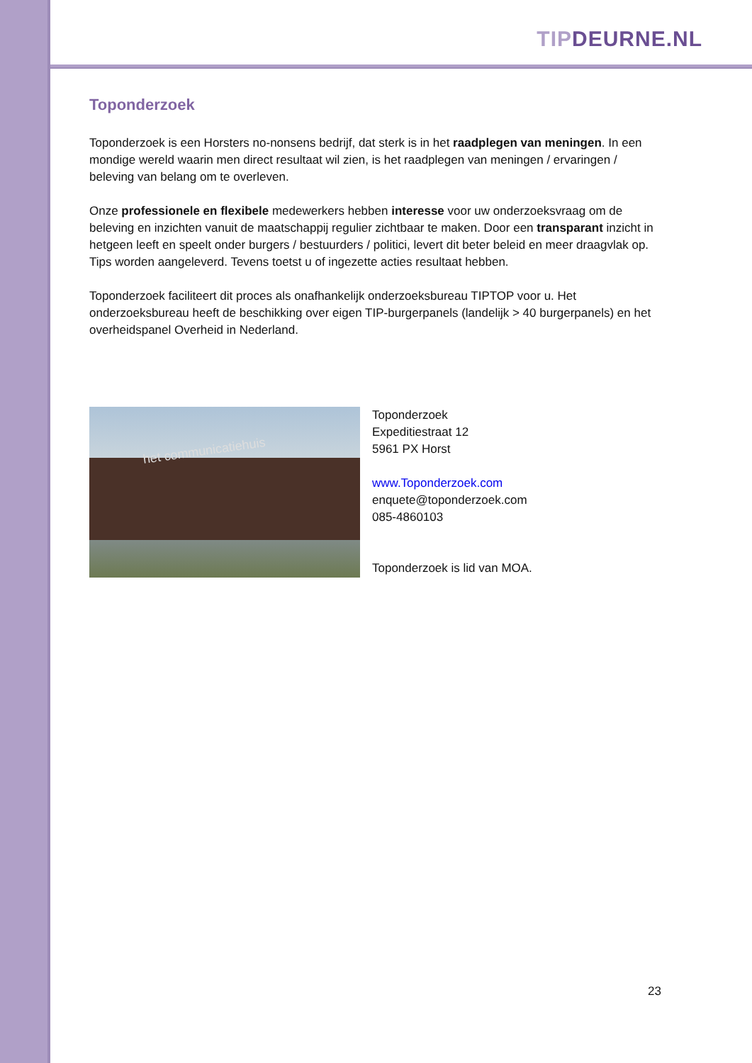TIP DEURNE.NL
Toponderzoek
Toponderzoek is een Horsters no-nonsens bedrijf, dat sterk is in het raadplegen van meningen. In een mondige wereld waarin men direct resultaat wil zien, is het raadplegen van meningen / ervaringen / beleving van belang om te overleven.
Onze professionele en flexibele medewerkers hebben interesse voor uw onderzoeksvraag om de beleving en inzichten vanuit de maatschappij regulier zichtbaar te maken. Door een transparant inzicht in hetgeen leeft en speelt onder burgers / bestuurders / politici, levert dit beter beleid en meer draagvlak op. Tips worden aangeleverd. Tevens toetst u of ingezette acties resultaat hebben.
Toponderzoek faciliteert dit proces als onafhankelijk onderzoeksbureau TIPTOP voor u. Het onderzoeksbureau heeft de beschikking over eigen TIP-burgerpanels (landelijk > 40 burgerpanels) en het overheidspanel Overheid in Nederland.
het communicatiehuis
Toponderzoek
Expeditiestraat 12
5961 PX Horst
www.Toponderzoek.com
enquete@toponderzoek.com
085-4860103
Toponderzoek is lid van MOA.
23